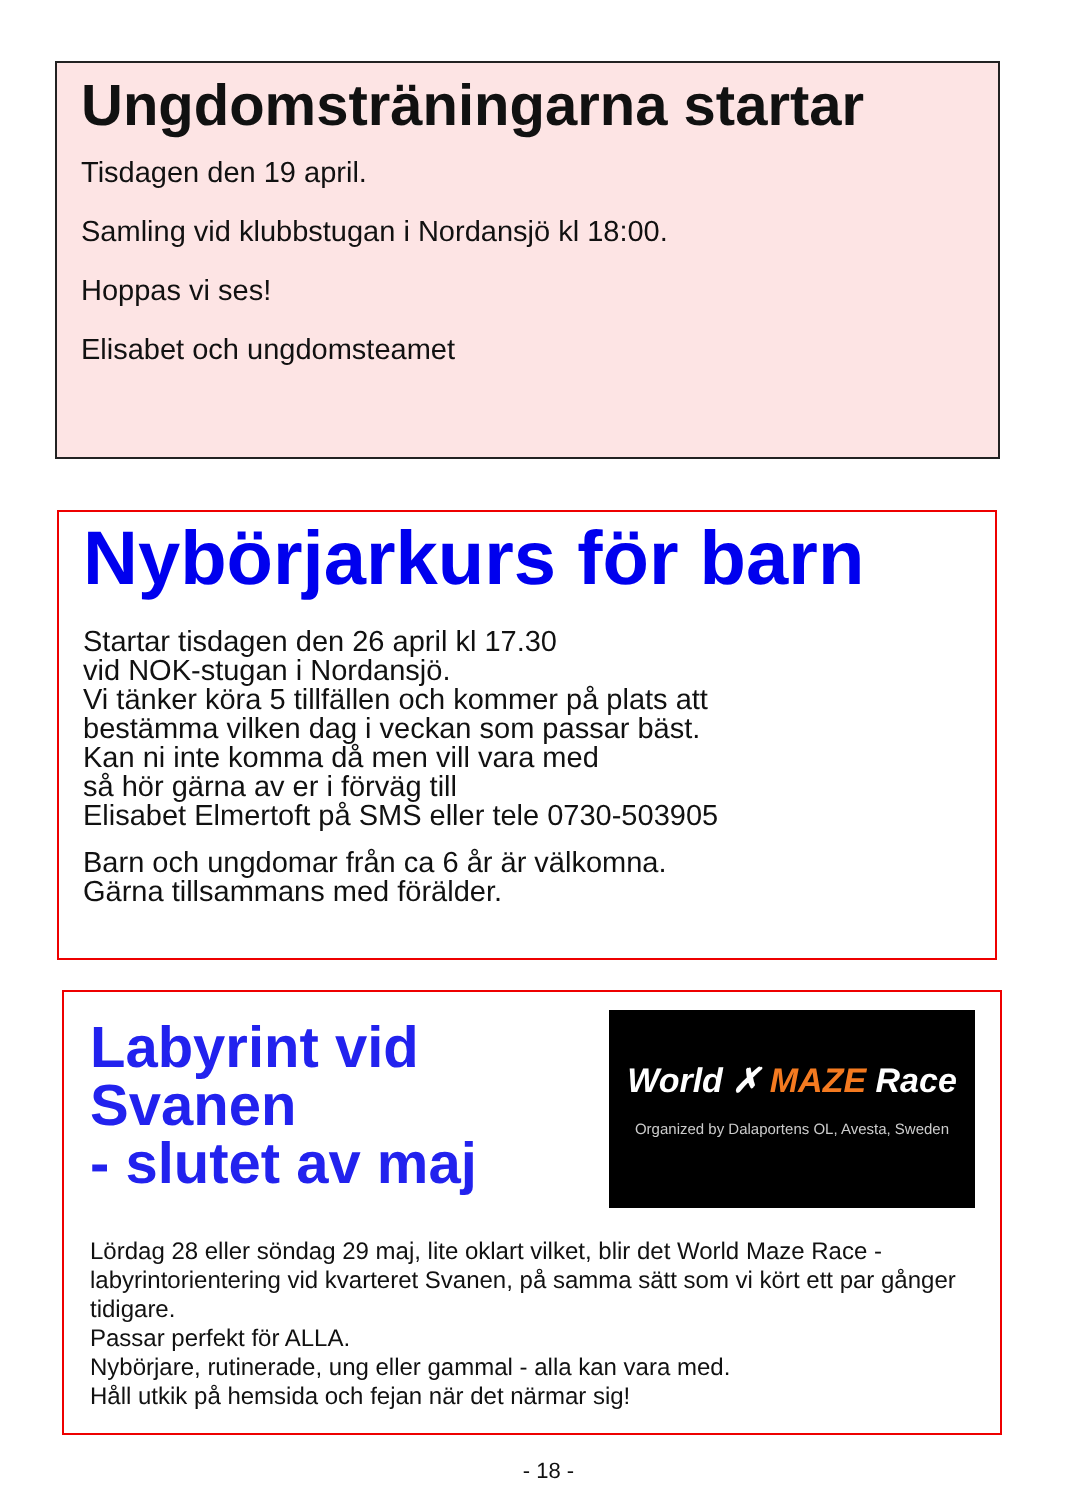Ungdomsträningarna startar
Tisdagen den 19 april.
Samling vid klubbstugan i Nordansjö kl 18:00.
Hoppas vi ses!
Elisabet och ungdomsteamet
Nybörjarkurs för barn
Startar tisdagen den 26 april kl 17.30
vid NOK-stugan i Nordansjö.
Vi tänker köra 5 tillfällen och kommer på plats att
bestämma vilken dag i veckan som passar bäst.
Kan ni inte komma då men vill vara med
så hör gärna av er i förväg till
Elisabet Elmertoft på SMS eller tele 0730-503905
Barn och ungdomar från ca 6 år är välkomna.
Gärna tillsammans med förälder.
Labyrint vid
Svanen
- slutet av maj
World ✗ MAZE Race
Organized by Dalaportens OL, Avesta, Sweden
Lördag 28 eller söndag 29 maj, lite oklart vilket, blir det World Maze Race - labyrintorientering vid kvarteret Svanen, på samma sätt som vi kört ett par gånger tidigare.
Passar perfekt för ALLA.
Nybörjare, rutinerade, ung eller gammal - alla kan vara med.
Håll utkik på hemsida och fejan när det närmar sig!
- 18 -